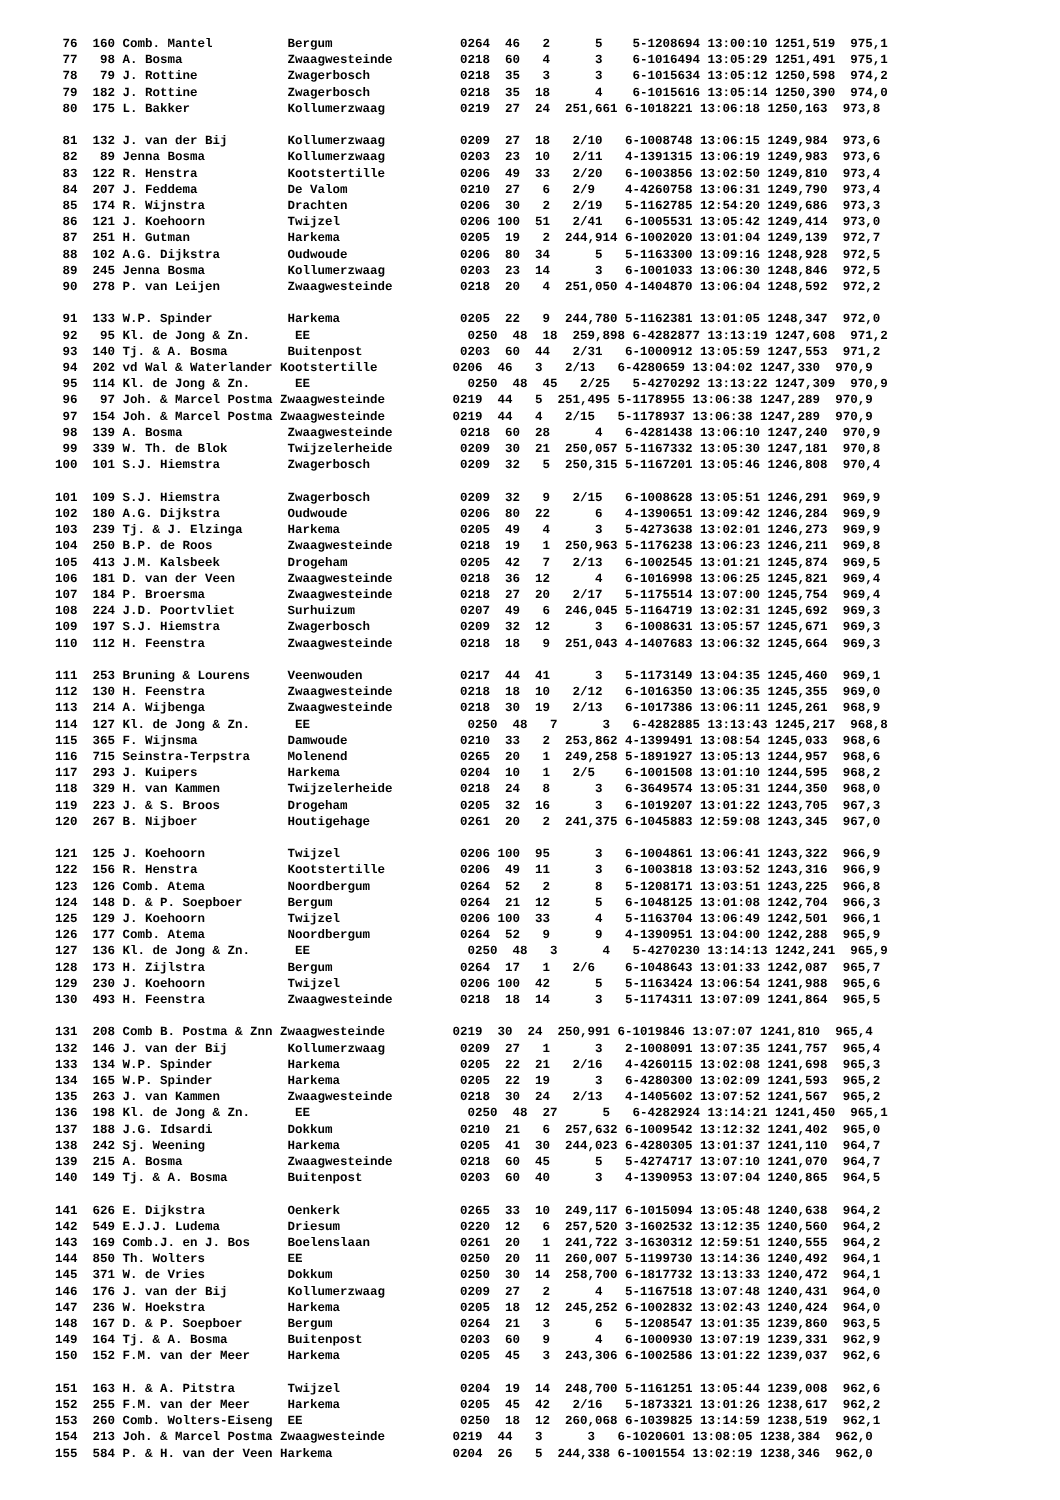76  160 Comb. Mantel          Bergum                 0264  46   2      5    5-1208694 13:00:10 1251,519  975,1
 77   98 A. Bosma              Zwaagwesteinde         0218  60   4      3    6-1016494 13:05:29 1251,491  975,1
 78   79 J. Rottine            Zwagerbosch            0218  35   3      3    6-1015634 13:05:12 1250,598  974,2
 79  182 J. Rottine            Zwagerbosch            0218  35  18      4    6-1015616 13:05:14 1250,390  974,0
 80  175 L. Bakker             Kollumerzwaag          0219  27  24  251,661 6-1018221 13:06:18 1250,163  973,8

 81  132 J. van der Bij        Kollumerzwaag          0209  27  18   2/10   6-1008748 13:06:15 1249,984  973,6
 82   89 Jenna Bosma           Kollumerzwaag          0203  23  10   2/11   4-1391315 13:06:19 1249,983  973,6
 83  122 R. Henstra            Kootstertille          0206  49  33   2/20   6-1003856 13:02:50 1249,810  973,4
 84  207 J. Feddema            De Valom               0210  27   6   2/9    4-4260758 13:06:31 1249,790  973,4
 85  174 R. Wijnstra           Drachten               0206  30   2   2/19   5-1162785 12:54:20 1249,686  973,3
 86  121 J. Koehoorn           Twijzel                0206 100  51   2/41   6-1005531 13:05:42 1249,414  973,0
 87  251 H. Gutman             Harkema                0205  19   2  244,914 6-1002020 13:01:04 1249,139  972,7
 88  102 A.G. Dijkstra         Oudwoude               0206  80  34      5   5-1163300 13:09:16 1248,928  972,5
 89  245 Jenna Bosma           Kollumerzwaag          0203  23  14      3   6-1001033 13:06:30 1248,846  972,5
 90  278 P. van Leijen         Zwaagwesteinde         0218  20   4  251,050 4-1404870 13:06:04 1248,592  972,2

 91  133 W.P. Spinder          Harkema                0205  22   9  244,780 5-1162381 13:01:05 1248,347  972,0
 92   95 Kl. de Jong & Zn.      EE                     0250  48  18  259,898 6-4282877 13:13:19 1247,608  971,2
 93  140 Tj. & A. Bosma        Buitenpost             0203  60  44   2/31   6-1000912 13:05:59 1247,553  971,2
 94  202 vd Wal & Waterlander Kootstertille          0206  46   3   2/13   6-4280659 13:04:02 1247,330  970,9
 95  114 Kl. de Jong & Zn.      EE                     0250  48  45   2/25   5-4270292 13:13:22 1247,309  970,9
 96   97 Joh. & Marcel Postma Zwaagwesteinde         0219  44   5  251,495 5-1178955 13:06:38 1247,289  970,9
 97  154 Joh. & Marcel Postma Zwaagwesteinde         0219  44   4   2/15   5-1178937 13:06:38 1247,289  970,9
 98  139 A. Bosma              Zwaagwesteinde         0218  60  28      4   6-4281438 13:06:10 1247,240  970,9
 99  339 W. Th. de Blok        Twijzelerheide         0209  30  21  250,057 5-1167332 13:05:30 1247,181  970,8
100  101 S.J. Hiemstra         Zwagerbosch            0209  32   5  250,315 5-1167201 13:05:46 1246,808  970,4

101  109 S.J. Hiemstra         Zwagerbosch            0209  32   9   2/15   6-1008628 13:05:51 1246,291  969,9
102  180 A.G. Dijkstra         Oudwoude               0206  80  22      6   4-1390651 13:09:42 1246,284  969,9
103  239 Tj. & J. Elzinga      Harkema                0205  49   4      3   5-4273638 13:02:01 1246,273  969,9
104  250 B.P. de Roos          Zwaagwesteinde         0218  19   1  250,963 5-1176238 13:06:23 1246,211  969,8
105  413 J.M. Kalsbeek         Drogeham               0205  42   7   2/13   6-1002545 13:01:21 1245,874  969,5
106  181 D. van der Veen       Zwaagwesteinde         0218  36  12      4   6-1016998 13:06:25 1245,821  969,4
107  184 P. Broersma           Zwaagwesteinde         0218  27  20   2/17   5-1175514 13:07:00 1245,754  969,4
108  224 J.D. Poortvliet       Surhuizum              0207  49   6  246,045 5-1164719 13:02:31 1245,692  969,3
109  197 S.J. Hiemstra         Zwagerbosch            0209  32  12      3   6-1008631 13:05:57 1245,671  969,3
110  112 H. Feenstra           Zwaagwesteinde         0218  18   9  251,043 4-1407683 13:06:32 1245,664  969,3

111  253 Bruning & Lourens     Veenwouden             0217  44  41      3   5-1173149 13:04:35 1245,460  969,1
112  130 H. Feenstra           Zwaagwesteinde         0218  18  10   2/12   6-1016350 13:06:35 1245,355  969,0
113  214 A. Wijbenga           Zwaagwesteinde         0218  30  19   2/13   6-1017386 13:06:11 1245,261  968,9
114  127 Kl. de Jong & Zn.      EE                     0250  48   7      3   6-4282885 13:13:43 1245,217  968,8
115  365 F. Wijnsma            Damwoude               0210  33   2  253,862 4-1399491 13:08:54 1245,033  968,6
116  715 Seinstra-Terpstra     Molenend               0265  20   1  249,258 5-1891927 13:05:13 1244,957  968,6
117  293 J. Kuipers            Harkema                0204  10   1   2/5    6-1001508 13:01:10 1244,595  968,2
118  329 H. van Kammen         Twijzelerheide         0218  24   8      3   6-3649574 13:05:31 1244,350  968,0
119  223 J. & S. Broos         Drogeham               0205  32  16      3   6-1019207 13:01:22 1243,705  967,3
120  267 B. Nijboer            Houtigehage            0261  20   2  241,375 6-1045883 12:59:08 1243,345  967,0

121  125 J. Koehoorn           Twijzel                0206 100  95      3   6-1004861 13:06:41 1243,322  966,9
122  156 R. Henstra            Kootstertille          0206  49  11      3   6-1003818 13:03:52 1243,316  966,9
123  126 Comb. Atema           Noordbergum            0264  52   2      8   5-1208171 13:03:51 1243,225  966,8
124  148 D. & P. Soepboer      Bergum                 0264  21  12      5   6-1048125 13:01:08 1242,704  966,3
125  129 J. Koehoorn           Twijzel                0206 100  33      4   5-1163704 13:06:49 1242,501  966,1
126  177 Comb. Atema           Noordbergum            0264  52   9      9   4-1390951 13:04:00 1242,288  965,9
127  136 Kl. de Jong & Zn.      EE                     0250  48   3      4   5-4270230 13:14:13 1242,241  965,9
128  173 H. Zijlstra           Bergum                 0264  17   1   2/6    6-1048643 13:01:33 1242,087  965,7
129  230 J. Koehoorn           Twijzel                0206 100  42      5   5-1163424 13:06:54 1241,988  965,6
130  493 H. Feenstra           Zwaagwesteinde         0218  18  14      3   5-1174311 13:07:09 1241,864  965,5

131  208 Comb B. Postma & Znn Zwaagwesteinde         0219  30  24  250,991 6-1019846 13:07:07 1241,810  965,4
132  146 J. van der Bij        Kollumerzwaag          0209  27   1      3   2-1008091 13:07:35 1241,757  965,4
133  134 W.P. Spinder          Harkema                0205  22  21   2/16   4-4260115 13:02:08 1241,698  965,3
134  165 W.P. Spinder          Harkema                0205  22  19      3   6-4280300 13:02:09 1241,593  965,2
135  263 J. van Kammen         Zwaagwesteinde         0218  30  24   2/13   4-1405602 13:07:52 1241,567  965,2
136  198 Kl. de Jong & Zn.      EE                     0250  48  27      5   6-4282924 13:14:21 1241,450  965,1
137  188 J.G. Idsardi          Dokkum                 0210  21   6  257,632 6-1009542 13:12:32 1241,402  965,0
138  242 Sj. Weening           Harkema                0205  41  30  244,023 6-4280305 13:01:37 1241,110  964,7
139  215 A. Bosma              Zwaagwesteinde         0218  60  45      5   5-4274717 13:07:10 1241,070  964,7
140  149 Tj. & A. Bosma        Buitenpost             0203  60  40      3   4-1390953 13:07:04 1240,865  964,5

141  626 E. Dijkstra           Oenkerk                0265  33  10  249,117 6-1015094 13:05:48 1240,638  964,2
142  549 E.J.J. Ludema         Driesum                0220  12   6  257,520 3-1602532 13:12:35 1240,560  964,2
143  169 Comb.J. en J. Bos     Boelenslaan            0261  20   1  241,722 3-1630312 12:59:51 1240,555  964,2
144  850 Th. Wolters           EE                     0250  20  11  260,007 5-1199730 13:14:36 1240,492  964,1
145  371 W. de Vries           Dokkum                 0250  30  14  258,700 6-1817732 13:13:33 1240,472  964,1
146  176 J. van der Bij        Kollumerzwaag          0209  27   2      4   5-1167518 13:07:48 1240,431  964,0
147  236 W. Hoekstra           Harkema                0205  18  12  245,252 6-1002832 13:02:43 1240,424  964,0
148  167 D. & P. Soepboer      Bergum                 0264  21   3      6   5-1208547 13:01:35 1239,860  963,5
149  164 Tj. & A. Bosma        Buitenpost             0203  60   9      4   6-1000930 13:07:19 1239,331  962,9
150  152 F.M. van der Meer     Harkema                0205  45   3  243,306 6-1002586 13:01:22 1239,037  962,6

151  163 H. & A. Pitstra       Twijzel                0204  19  14  248,700 5-1161251 13:05:44 1239,008  962,6
152  255 F.M. van der Meer     Harkema                0205  45  42   2/16   5-1873321 13:01:26 1238,617  962,2
153  260 Comb. Wolters-Eiseng  EE                     0250  18  12  260,068 6-1039825 13:14:59 1238,519  962,1
154  213 Joh. & Marcel Postma Zwaagwesteinde         0219  44   3      3   6-1020601 13:08:05 1238,384  962,0
155  584 P. & H. van der Veen Harkema                0204  26   5  244,338 6-1001554 13:02:19 1238,346  962,0